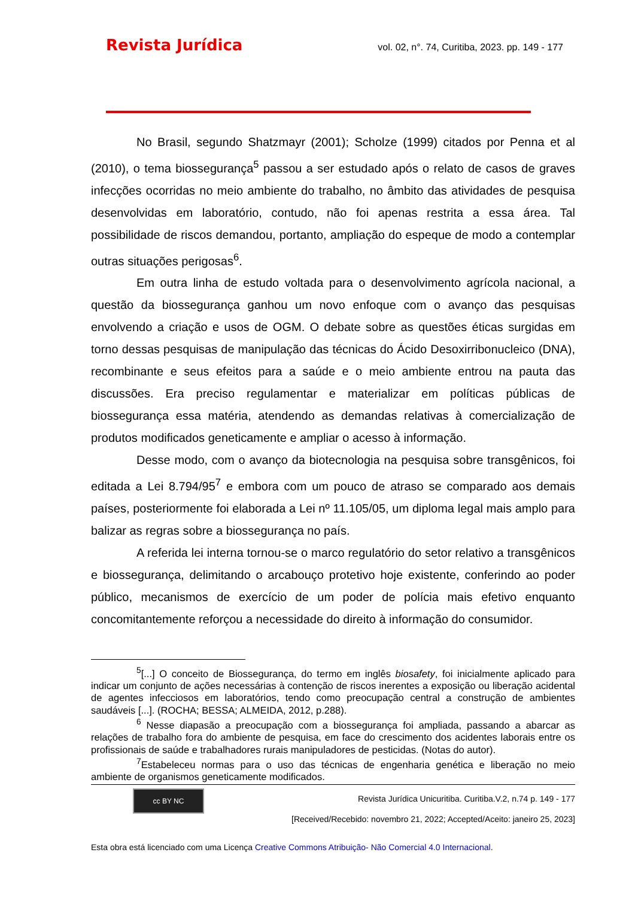Revista Jurídica vol. 02, n°. 74, Curitiba, 2023. pp. 149 - 177
No Brasil, segundo Shatzmayr (2001); Scholze (1999) citados por Penna et al (2010), o tema biossegurança<sup>5</sup> passou a ser estudado após o relato de casos de graves infecções ocorridas no meio ambiente do trabalho, no âmbito das atividades de pesquisa desenvolvidas em laboratório, contudo, não foi apenas restrita a essa área. Tal possibilidade de riscos demandou, portanto, ampliação do espeque de modo a contemplar outras situações perigosas<sup>6</sup>.
Em outra linha de estudo voltada para o desenvolvimento agrícola nacional, a questão da biossegurança ganhou um novo enfoque com o avanço das pesquisas envolvendo a criação e usos de OGM. O debate sobre as questões éticas surgidas em torno dessas pesquisas de manipulação das técnicas do Ácido Desoxirribonucleico (DNA), recombinante e seus efeitos para a saúde e o meio ambiente entrou na pauta das discussões. Era preciso regulamentar e materializar em políticas públicas de biossegurança essa matéria, atendendo as demandas relativas à comercialização de produtos modificados geneticamente e ampliar o acesso à informação.
Desse modo, com o avanço da biotecnologia na pesquisa sobre transgênicos, foi editada a Lei 8.794/95<sup>7</sup> e embora com um pouco de atraso se comparado aos demais países, posteriormente foi elaborada a Lei nº 11.105/05, um diploma legal mais amplo para balizar as regras sobre a biossegurança no país.
A referida lei interna tornou-se o marco regulatório do setor relativo a transgênicos e biossegurança, delimitando o arcabouço protetivo hoje existente, conferindo ao poder público, mecanismos de exercício de um poder de polícia mais efetivo enquanto concomitantemente reforçou a necessidade do direito à informação do consumidor.
<sup>5</sup> [...] O conceito de Biossegurança, do termo em inglês biosafety, foi inicialmente aplicado para indicar um conjunto de ações necessárias à contenção de riscos inerentes a exposição ou liberação acidental de agentes infecciosos em laboratórios, tendo como preocupação central a construção de ambientes saudáveis [...]. (ROCHA; BESSA; ALMEIDA, 2012, p.288).
<sup>6</sup> Nesse diapasão a preocupação com a biossegurança foi ampliada, passando a abarcar as relações de trabalho fora do ambiente de pesquisa, em face do crescimento dos acidentes laborais entre os profissionais de saúde e trabalhadores rurais manipuladores de pesticidas. (Notas do autor).
<sup>7</sup> Estabeleceu normas para o uso das técnicas de engenharia genética e liberação no meio ambiente de organismos geneticamente modificados.
cc BY NC
Revista Jurídica Unicuritiba. Curitiba.V.2, n.74 p. 149 - 177
[Received/Recebido: novembro 21, 2022; Accepted/Aceito: janeiro 25, 2023]
Esta obra está licenciado com uma Licença Creative Commons Atribuição- Não Comercial 4.0 Internacional.